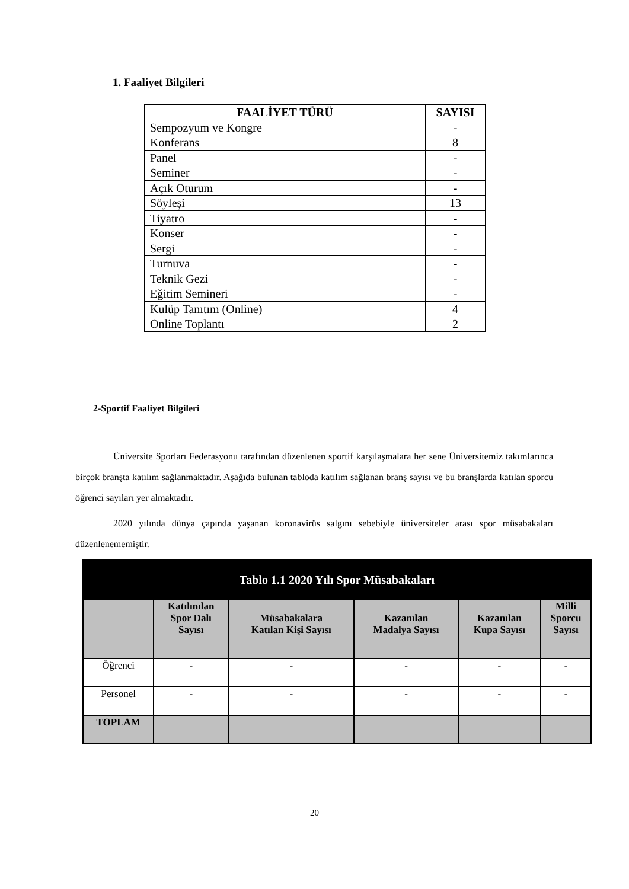1. Faaliyet Bilgileri
| FAALİYET TÜRÜ | SAYISI |
| --- | --- |
| Sempozyum ve Kongre | - |
| Konferans | 8 |
| Panel | - |
| Seminer | - |
| Açık Oturum | - |
| Söyleşi | 13 |
| Tiyatro | - |
| Konser | - |
| Sergi | - |
| Turnuva | - |
| Teknik Gezi | - |
| Eğitim Semineri | - |
| Kulüp Tanıtım (Online) | 4 |
| Online Toplantı | 2 |
2-Sportif Faaliyet Bilgileri
Üniversite Sporları Federasyonu tarafından düzenlenen sportif karşılaşmalara her sene Üniversitemiz takımlarınca birçok branşta katılım sağlanmaktadır. Aşağıda bulunan tabloda katılım sağlanan branş sayısı ve bu branşlarda katılan sporcu öğrenci sayıları yer almaktadır.
2020 yılında dünya çapında yaşanan koronavirüs salgını sebebiyle üniversiteler arası spor müsabakaları düzenlenememiştir.
| Tablo 1.1 2020 Yılı Spor Müsabakaları | | | | | |
| --- | --- | --- | --- | --- | --- |
| | Katılınılan Spor Dalı Sayısı | Müsabakalara Katılan Kişi Sayısı | Kazanılan Madalya Sayısı | Kazanılan Kupa Sayısı | Milli Sporcu Sayısı |
| Öğrenci | - | - | - | - | - |
| Personel | - | - | - | - | - |
| TOPLAM | | | | | |
20